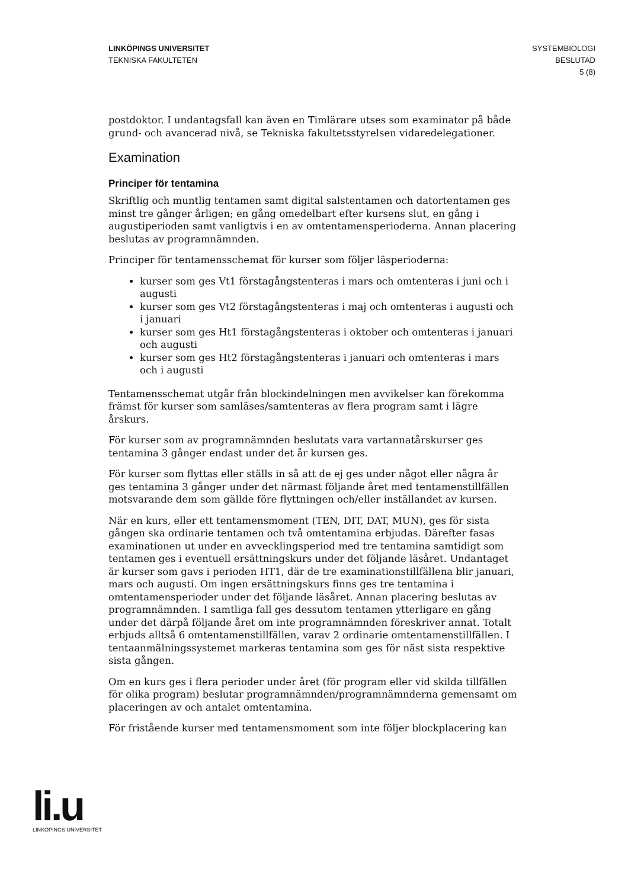LINKÖPINGS UNIVERSITET
TEKNISKA FAKULTETEN
SYSTEMBIOLOGI
BESLUTAD
5 (8)
postdoktor. I undantagsfall kan även en Timlärare utses som examinator på både grund- och avancerad nivå, se Tekniska fakultetsstyrelsen vidaredelegationer.
Examination
Principer för tentamina
Skriftlig och muntlig tentamen samt digital salstentamen och datortentamen ges minst tre gånger årligen; en gång omedelbart efter kursens slut, en gång i augustiperioden samt vanligtvis i en av omtentamensperioderna. Annan placering beslutas av programnämnden.
Principer för tentamensschemat för kurser som följer läsperioderna:
kurser som ges Vt1 förstagångstenteras i mars och omtenteras i juni och i augusti
kurser som ges Vt2 förstagångstenteras i maj och omtenteras i augusti och i januari
kurser som ges Ht1 förstagångstenteras i oktober och omtenteras i januari och augusti
kurser som ges Ht2 förstagångstenteras i januari och omtenteras i mars och i augusti
Tentamensschemat utgår från blockindelningen men avvikelser kan förekomma främst för kurser som samläses/samtenteras av flera program samt i lägre årskurs.
För kurser som av programnämnden beslutats vara vartannatårskurser ges tentamina 3 gånger endast under det år kursen ges.
För kurser som flyttas eller ställs in så att de ej ges under något eller några år ges tentamina 3 gånger under det närmast följande året med tentamenstillfällen motsvarande dem som gällde före flyttningen och/eller inställandet av kursen.
När en kurs, eller ett tentamensmoment (TEN, DIT, DAT, MUN), ges för sista gången ska ordinarie tentamen och två omtentamina erbjudas. Därefter fasas examinationen ut under en avvecklingsperiod med tre tentamina samtidigt som tentamen ges i eventuell ersättningskurs under det följande läsåret. Undantaget är kurser som gavs i perioden HT1, där de tre examinationstillfällena blir januari, mars och augusti. Om ingen ersättningskurs finns ges tre tentamina i omtentamensperioder under det följande läsåret. Annan placering beslutas av programnämnden. I samtliga fall ges dessutom tentamen ytterligare en gång under det därpå följande året om inte programnämnden föreskriver annat. Totalt erbjuds alltså 6 omtentamenstillfällen, varav 2 ordinarie omtentamenstillfällen. I tentaanmälningssystemet markeras tentamina som ges för näst sista respektive sista gången.
Om en kurs ges i flera perioder under året (för program eller vid skilda tillfällen för olika program) beslutar programnämnden/programnämnderna gemensamt om placeringen av och antalet omtentamina.
För fristående kurser med tentamensmoment som inte följer blockplacering kan
li.u
LINKÖPINGS UNIVERSITET